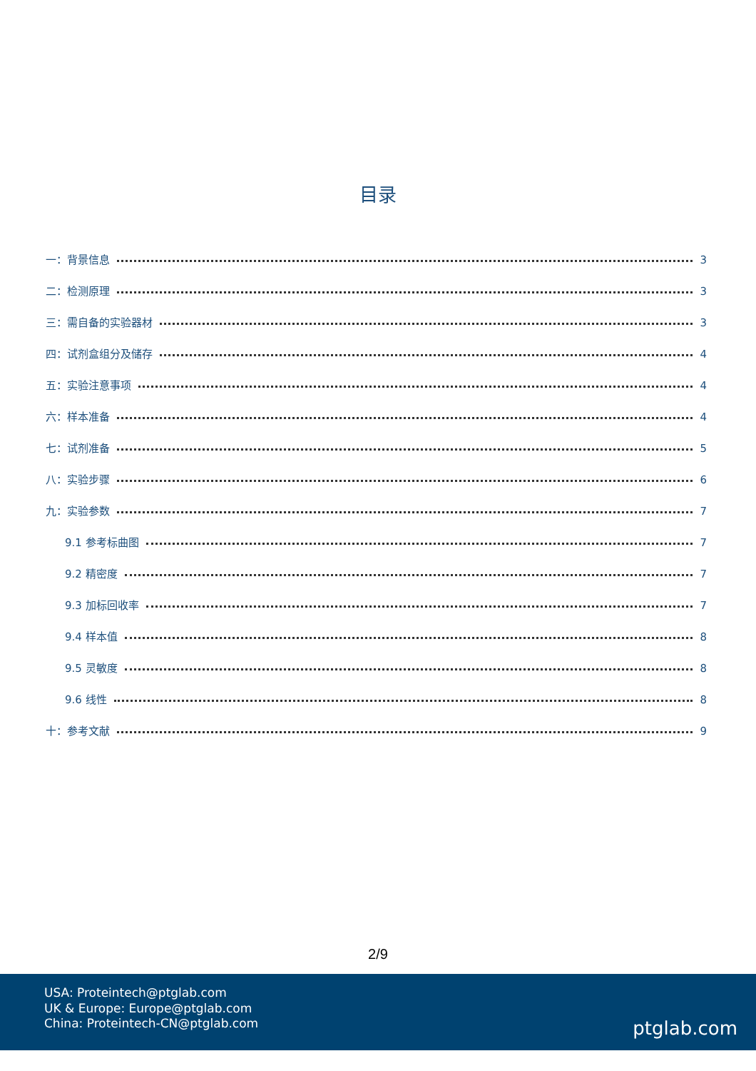目录
一：背景信息 3
二：检测原理 3
三：需自备的实验器材 3
四：试剂盒组分及储存 4
五：实验注意事项 4
六：样本准备 4
七：试剂准备 5
八：实验步骤 6
九：实验参数 7
9.1 参考标曲图 7
9.2 精密度 7
9.3 加标回收率 7
9.4 样本值 8
9.5 灵敏度 8
9.6 线性 8
十：参考文献 9
2/9
USA: Proteintech@ptglab.com
UK & Europe: Europe@ptglab.com
China: Proteintech-CN@ptglab.com
ptglab.com